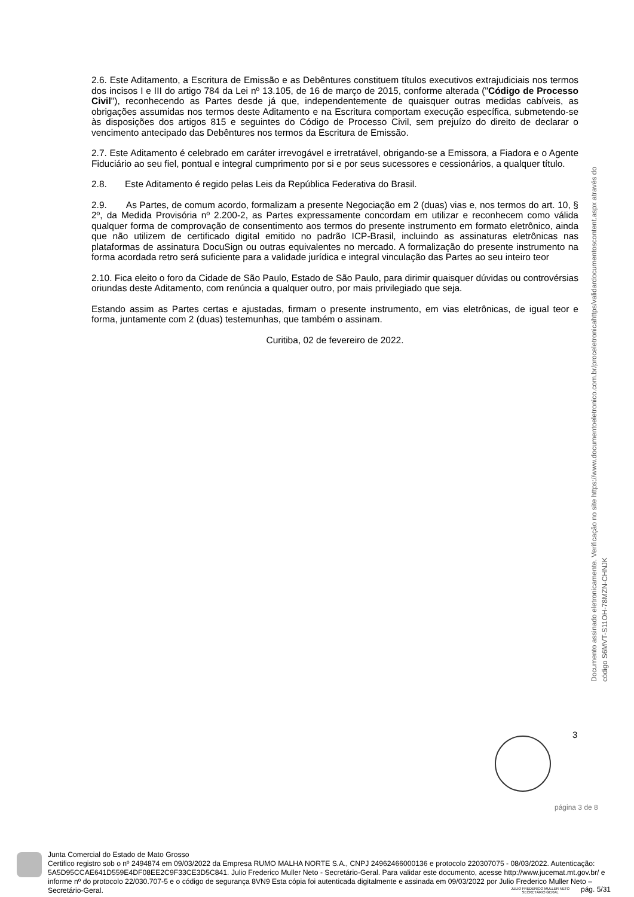2.6. Este Aditamento, a Escritura de Emissão e as Debêntures constituem títulos executivos extrajudiciais nos termos dos incisos I e III do artigo 784 da Lei nº 13.105, de 16 de março de 2015, conforme alterada ("Código de Processo Civil"), reconhecendo as Partes desde já que, independentemente de quaisquer outras medidas cabíveis, as obrigações assumidas nos termos deste Aditamento e na Escritura comportam execução específica, submetendo-se às disposições dos artigos 815 e seguintes do Código de Processo Civil, sem prejuízo do direito de declarar o vencimento antecipado das Debêntures nos termos da Escritura de Emissão.
2.7. Este Aditamento é celebrado em caráter irrevogável e irretratável, obrigando-se a Emissora, a Fiadora e o Agente Fiduciário ao seu fiel, pontual e integral cumprimento por si e por seus sucessores e cessionários, a qualquer título.
2.8. Este Aditamento é regido pelas Leis da República Federativa do Brasil.
2.9. As Partes, de comum acordo, formalizam a presente Negociação em 2 (duas) vias e, nos termos do art. 10, § 2º, da Medida Provisória nº 2.200-2, as Partes expressamente concordam em utilizar e reconhecem como válida qualquer forma de comprovação de consentimento aos termos do presente instrumento em formato eletrônico, ainda que não utilizem de certificado digital emitido no padrão ICP-Brasil, incluindo as assinaturas eletrônicas nas plataformas de assinatura DocuSign ou outras equivalentes no mercado. A formalização do presente instrumento na forma acordada retro será suficiente para a validade jurídica e integral vinculação das Partes ao seu inteiro teor
2.10. Fica eleito o foro da Cidade de São Paulo, Estado de São Paulo, para dirimir quaisquer dúvidas ou controvérsias oriundas deste Aditamento, com renúncia a qualquer outro, por mais privilegiado que seja.
Estando assim as Partes certas e ajustadas, firmam o presente instrumento, em vias eletrônicas, de igual teor e forma, juntamente com 2 (duas) testemunhas, que também o assinam.
Curitiba, 02 de fevereiro de 2022.
Documento assinado eletronicamente. Verificação no site https://www.documentoeletronico.com.br/proceletronicahttps/validardocumentoscontent.aspx através do código S6MVT-S11OH-78MZN-CHNJK
3
página 3 de 8
Junta Comercial do Estado de Mato Grosso
Certifico registro sob o nº 2494874 em 09/03/2022 da Empresa RUMO MALHA NORTE S.A., CNPJ 24962466000136 e protocolo 220307075 - 08/03/2022. Autenticação: 5A5D95CCAE641D559E4DF08EE2C9F33CE3D5C841. Julio Frederico Muller Neto - Secretário-Geral. Para validar este documento, acesse http://www.jucemat.mt.gov.br/ e informe nº do protocolo 22/030.707-5 e o código de segurança 8VN9 Esta cópia foi autenticada digitalmente e assinada em 09/03/2022 por Julio Frederico Muller Neto – Secretário-Geral.
JULIO FREDERICO MULLER NETO
SECRETÁRIO GERAL
pág. 5/31